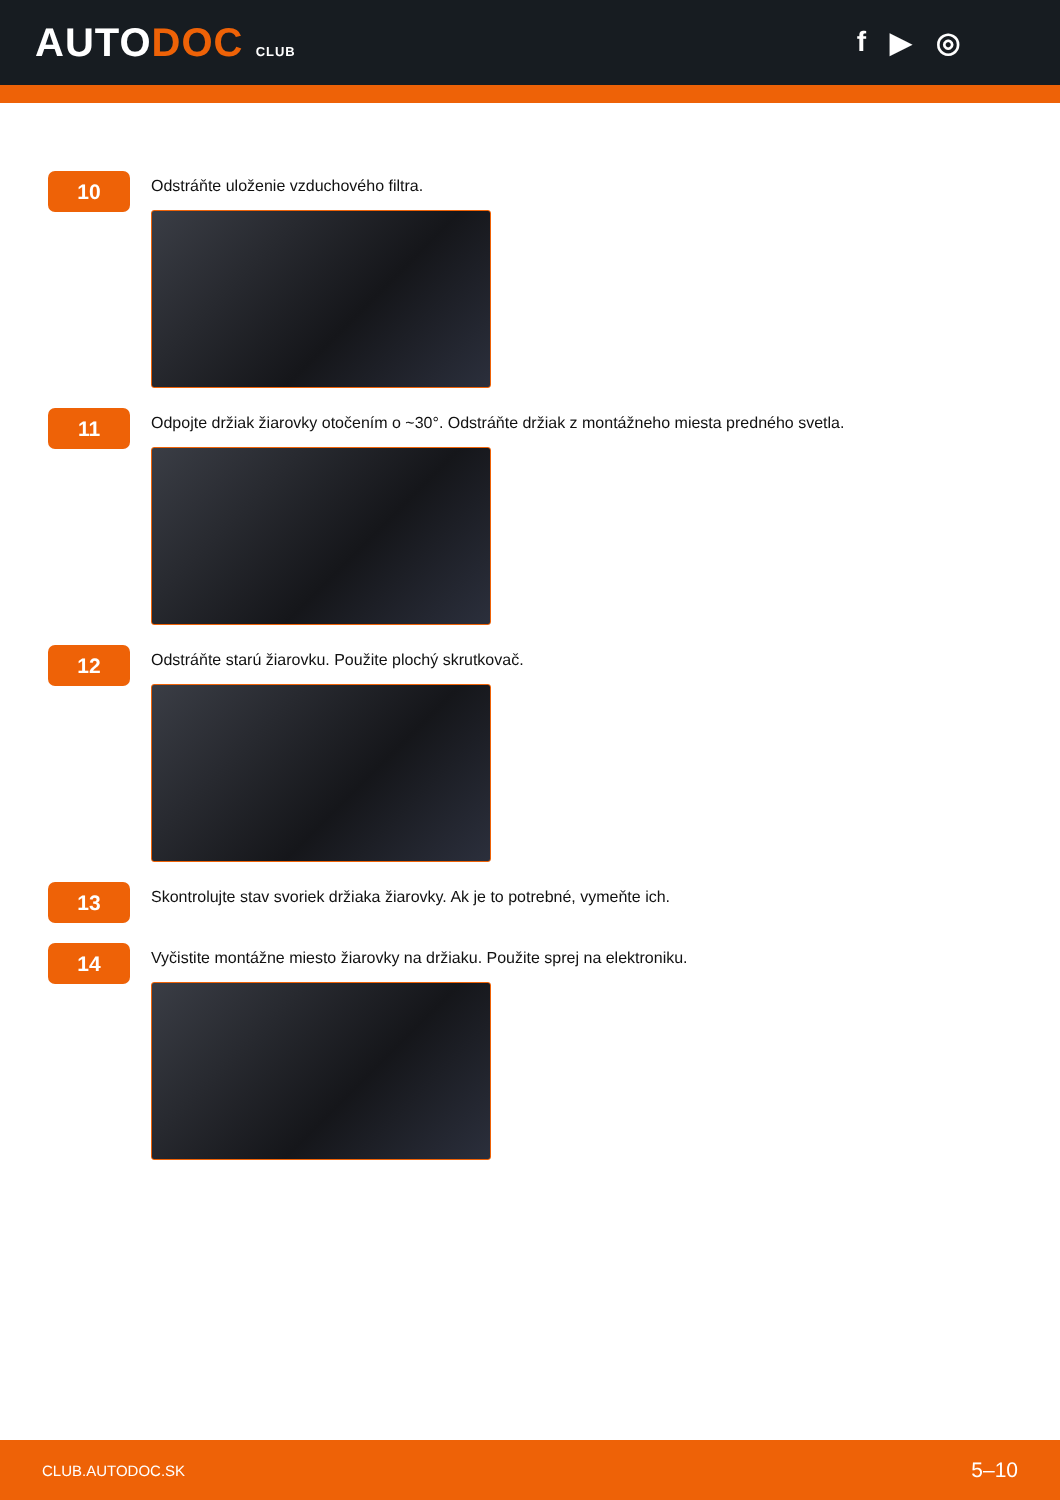AUTODOC CLUB
f ▶ ◎
10
Odstráňte uloženie vzduchového filtra.
11
Odpojte držiak žiarovky otočením o ~30°. Odstráňte držiak z montážneho miesta predného svetla.
12
Odstráňte starú žiarovku. Použite plochý skrutkovač.
13
Skontrolujte stav svoriek držiaka žiarovky. Ak je to potrebné, vymeňte ich.
14
Vyčistite montážne miesto žiarovky na držiaku. Použite sprej na elektroniku.
CLUB.AUTODOC.SK 5–10